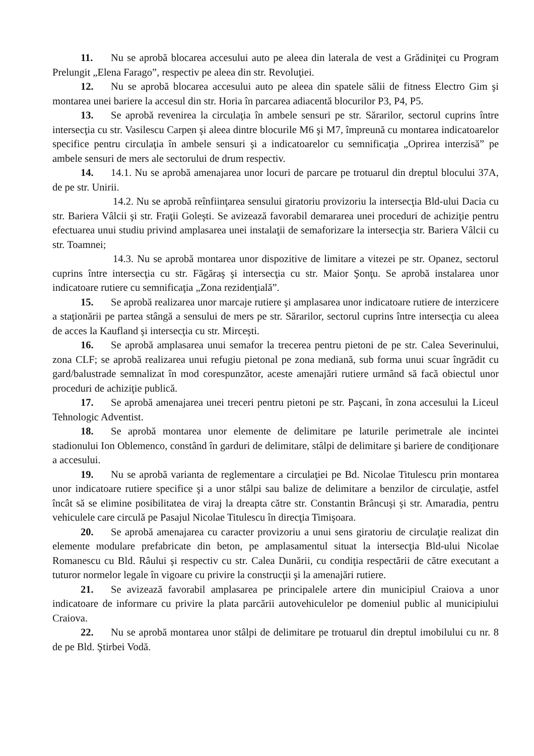11. Nu se aprobă blocarea accesului auto pe aleea din laterala de vest a Grădiniţei cu Program Prelungit „Elena Farago”, respectiv pe aleea din str. Revoluţiei.
12. Nu se aprobă blocarea accesului auto pe aleea din spatele sălii de fitness Electro Gim şi montarea unei bariere la accesul din str. Horia în parcarea adiacentă blocurilor P3, P4, P5.
13. Se aprobă revenirea la circulaţia în ambele sensuri pe str. Sărarilor, sectorul cuprins între intersecţia cu str. Vasilescu Carpen şi aleea dintre blocurile M6 şi M7, împreună cu montarea indicatoarelor specifice pentru circulaţia în ambele sensuri şi a indicatoarelor cu semnificaţia „Oprirea interzisă” pe ambele sensuri de mers ale sectorului de drum respectiv.
14. 14.1. Nu se aprobă amenajarea unor locuri de parcare pe trotuarul din dreptul blocului 37A, de pe str. Unirii.
14.2. Nu se aprobă reînfiinţarea sensului giratoriu provizoriu la intersecţia Bld-ului Dacia cu str. Bariera Vâlcii şi str. Fraţii Goleşti. Se avizează favorabil demararea unei proceduri de achiziţie pentru efectuarea unui studiu privind amplasarea unei instalaţii de semaforizare la intersecţia str. Bariera Vâlcii cu str. Toamnei;
14.3. Nu se aprobă montarea unor dispozitive de limitare a vitezei pe str. Opanez, sectorul cuprins între intersecţia cu str. Făgăraş şi intersecţia cu str. Maior Şonţu. Se aprobă instalarea unor indicatoare rutiere cu semnificaţia „Zona rezidenţială”.
15. Se aprobă realizarea unor marcaje rutiere şi amplasarea unor indicatoare rutiere de interzicere a staţionării pe partea stângă a sensului de mers pe str. Sărarilor, sectorul cuprins între intersecţia cu aleea de acces la Kaufland şi intersecţia cu str. Mirceşti.
16. Se aprobă amplasarea unui semafor la trecerea pentru pietoni de pe str. Calea Severinului, zona CLF; se aprobă realizarea unui refugiu pietonal pe zona mediană, sub forma unui scuar îngrădit cu gard/balustrade semnalizat în mod corespunzător, aceste amenajări rutiere urmând să facă obiectul unor proceduri de achiziţie publică.
17. Se aprobă amenajarea unei treceri pentru pietoni pe str. Paşcani, în zona accesului la Liceul Tehnologic Adventist.
18. Se aprobă montarea unor elemente de delimitare pe laturile perimetrale ale incintei stadionului Ion Oblemenco, constând în garduri de delimitare, stâlpi de delimitare şi bariere de condiţionare a accesului.
19. Nu se aprobă varianta de reglementare a circulaţiei pe Bd. Nicolae Titulescu prin montarea unor indicatoare rutiere specifice şi a unor stâlpi sau balize de delimitare a benzilor de circulaţie, astfel încât să se elimine posibilitatea de viraj la dreapta către str. Constantin Brâncuşi şi str. Amaradia, pentru vehiculele care circulă pe Pasajul Nicolae Titulescu în direcţia Timişoara.
20. Se aprobă amenajarea cu caracter provizoriu a unui sens giratoriu de circulaţie realizat din elemente modulare prefabricate din beton, pe amplasamentul situat la intersecţia Bld-ului Nicolae Romanescu cu Bld. Râului şi respectiv cu str. Calea Dunării, cu condiţia respectării de către executant a tuturor normelor legale în vigoare cu privire la construcţii şi la amenajări rutiere.
21. Se avizează favorabil amplasarea pe principalele artere din municipiul Craiova a unor indicatoare de informare cu privire la plata parcării autovehiculelor pe domeniul public al municipiului Craiova.
22. Nu se aprobă montarea unor stâlpi de delimitare pe trotuarul din dreptul imobilului cu nr. 8 de pe Bld. Ştirbei Vodă.